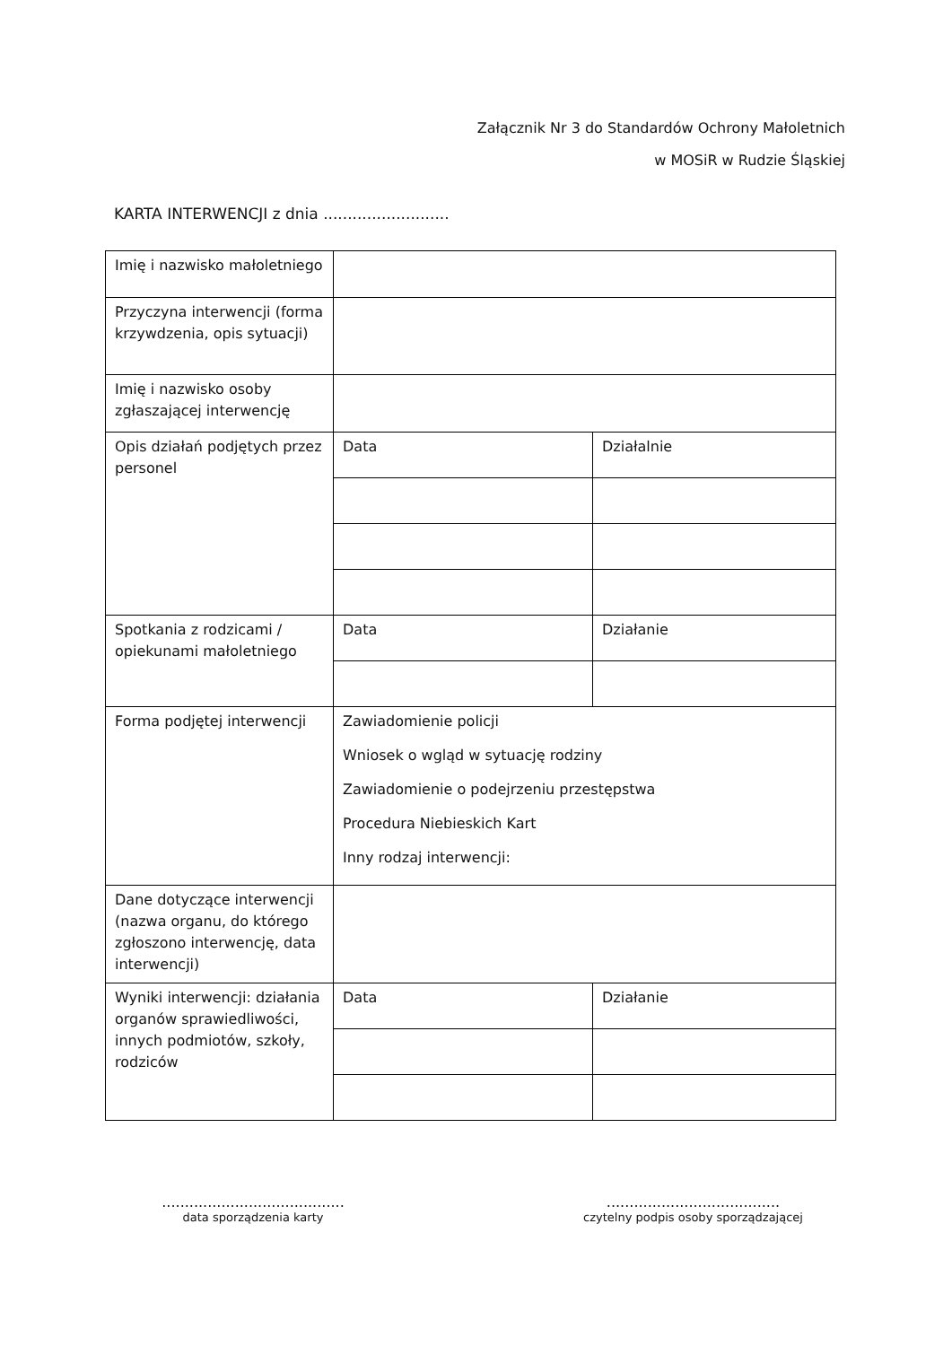Załącznik Nr 3 do Standardów Ochrony Małoletnich
w MOSiR w Rudzie Śląskiej
KARTA INTERWENCJI z dnia ..........................
| Imię i nazwisko małoletniego | | |
| Przyczyna interwencji (forma krzywdzenia, opis sytuacji) | | |
| Imię i nazwisko osoby zgłaszającej interwencję | | |
| Opis działań podjętych przez personel | Data | Działalnie |
| Spotkania z rodzicami / opiekunami małoletniego | Data | Działanie |
| Forma podjętej interwencji | Zawiadomienie policji Wniosek o wgląd w sytuację rodziny Zawiadomienie o podejrzeniu przestępstwa Procedura Niebieskich Kart Inny rodzaj interwencji: | |
| Dane dotyczące interwencji (nazwa organu, do którego zgłoszono interwencję, data interwencji) | | |
| Wyniki interwencji: działania organów sprawiedliwości, innych podmiotów, szkoły, rodziców | Data | Działanie |
........................................
data sporządzenia karty
......................................
czytelny podpis osoby sporządzającej